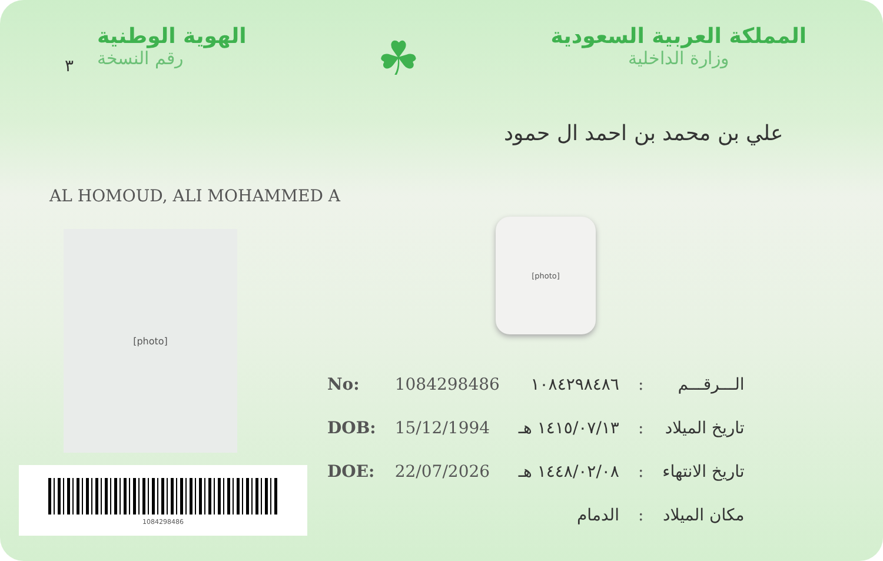٣
الهوية الوطنية
رقم النسخة
☘
المملكة العربية السعودية
وزارة الداخلية
علي بن محمد بن احمد ال حمود
AL HOMOUD, ALI MOHAMMED A
[photo]
[photo]
1084298486
| No: | 1084298486 | ١٠٨٤٢٩٨٤٨٦ | : | الـــرقـــم |
| DOB: | 15/12/1994 | ١٤١٥/٠٧/١٣ هـ | : | تاريخ الميلاد |
| DOE: | 22/07/2026 | ١٤٤٨/٠٢/٠٨ هـ | : | تاريخ الانتهاء |
| | | الدمام | : | مكان الميلاد |